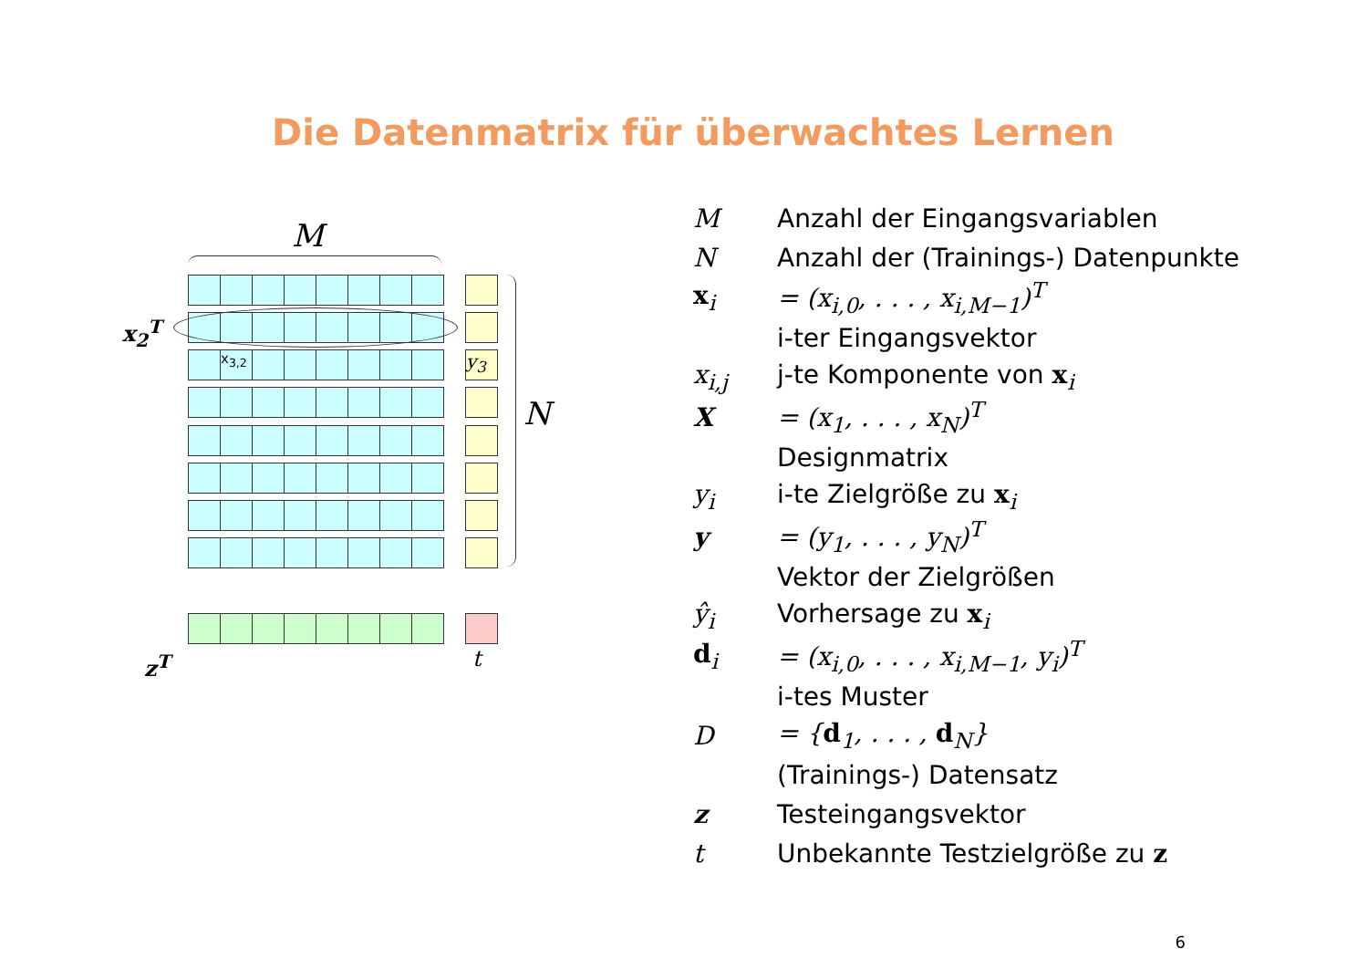Die Datenmatrix für überwachtes Lernen
M
x<sub>3,2</sub> y<sub>3</sub>
N
x<sub>2</sub><sup>T</sup>
z<sup>T</sup> t
| M | Anzahl der Eingangsvariablen |
| N | Anzahl der (Trainings-) Datenpunkte |
| x<sub>i</sub> | = (x<sub>i,0</sub>, . . . , x<sub>i,M−1</sub>)<sup>T</sup> |
| | i-ter Eingangsvektor |
| x<sub>i,j</sub> | j-te Komponente von x<sub>i</sub> |
| X | = (x<sub>1</sub>, . . . , x<sub>N</sub>)<sup>T</sup> |
| | Designmatrix |
| y<sub>i</sub> | i-te Zielgröße zu x<sub>i</sub> |
| y | = (y<sub>1</sub>, . . . , y<sub>N</sub>)<sup>T</sup> |
| | Vektor der Zielgrößen |
| ŷ<sub>i</sub> | Vorhersage zu x<sub>i</sub> |
| d<sub>i</sub> | = (x<sub>i,0</sub>, . . . , x<sub>i,M−1</sub>, y<sub>i</sub>)<sup>T</sup> |
| | i-tes Muster |
| D | = { d<sub>1</sub>, . . . , d<sub>N</sub>} |
| | (Trainings-) Datensatz |
| z | Testeingangsvektor |
| t | Unbekannte Testzielgröße zu z |
6